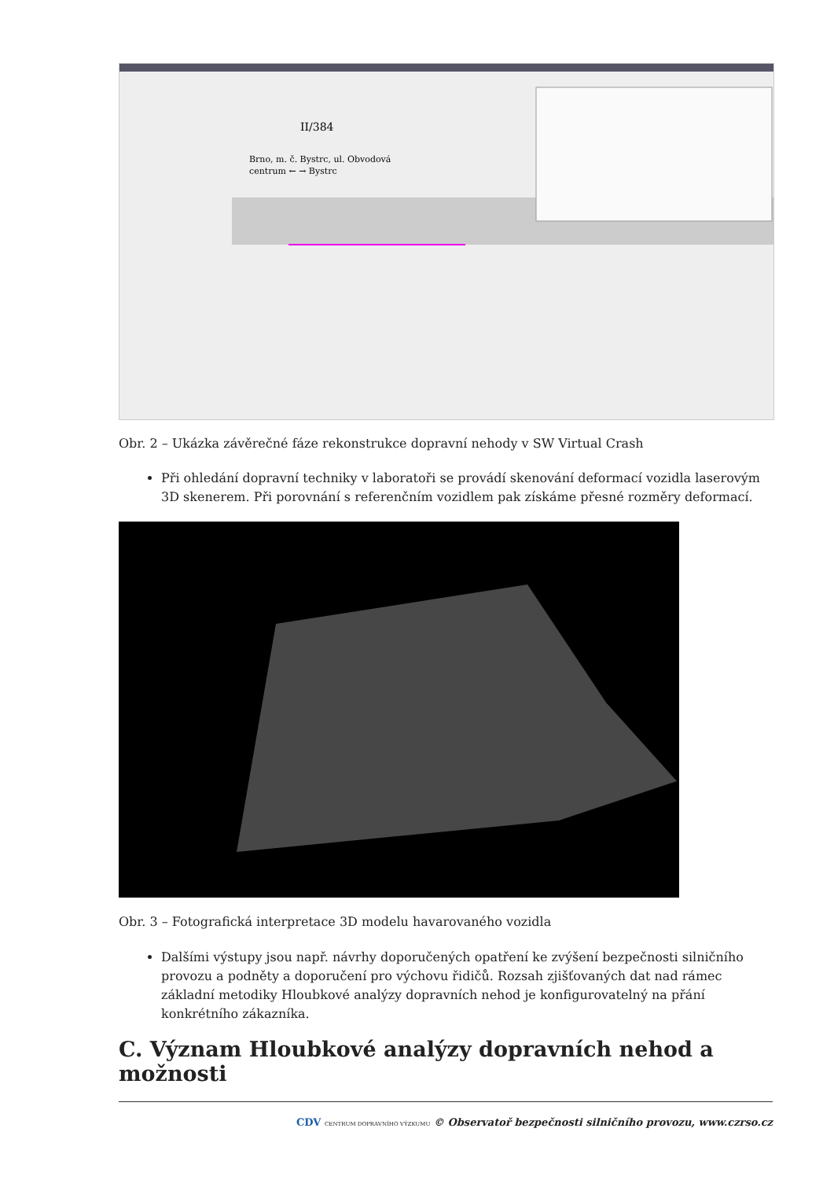II/384
Brno, m. č. Bystrc, ul. Obvodová
centrum ← → Bystrc
Obr. 2 – Ukázka závěrečné fáze rekonstrukce dopravní nehody v SW Virtual Crash
Při ohledání dopravní techniky v laboratoři se provádí skenování deformací vozidla laserovým 3D skenerem. Při porovnání s referenčním vozidlem pak získáme přesné rozměry deformací.
Obr. 3 – Fotografická interpretace 3D modelu havarovaného vozidla
Dalšími výstupy jsou např. návrhy doporučených opatření ke zvýšení bezpečnosti silničního provozu a podněty a doporučení pro výchovu řidičů. Rozsah zjišťovaných dat nad rámec základní metodiky Hloubkové analýzy dopravních nehod je konfigurovatelný na přání konkrétního zákazníka.
C. Význam Hloubkové analýzy dopravních nehod a možnosti
CDV CENTRUM DOPRAVNÍHO VÝZKUMU © Observatoř bezpečnosti silničního provozu, www.czrso.cz